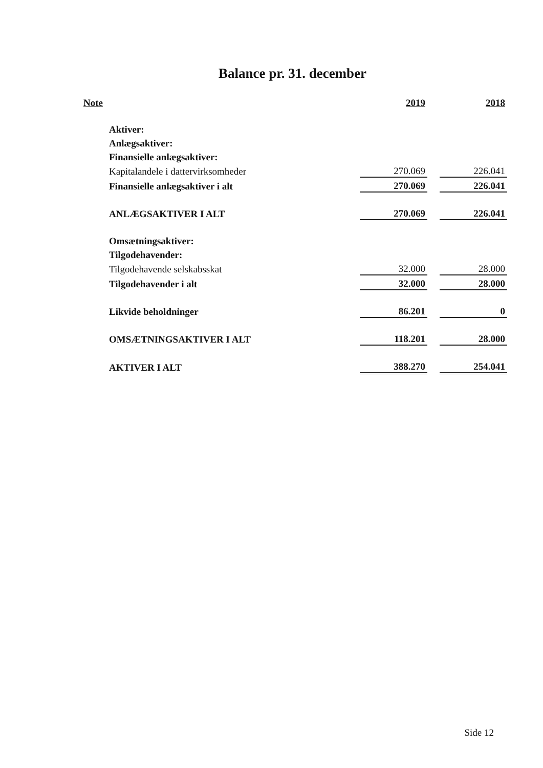Balance pr. 31. december
| Note | | 2019 | | 2018 |
| --- | --- | --- | --- | --- |
| | Aktiver: | | | |
| | Anlægsaktiver: | | | |
| | Finansielle anlægsaktiver: | | | |
| | Kapitalandele i dattervirksomheder | 270.069 | | 226.041 |
| | Finansielle anlægsaktiver i alt | 270.069 | | 226.041 |
| | ANLÆGSAKTIVER I ALT | 270.069 | | 226.041 |
| | Omsætningsaktiver: | | | |
| | Tilgodehavender: | | | |
| | Tilgodehavende selskabsskat | 32.000 | | 28.000 |
| | Tilgodehavender i alt | 32.000 | | 28.000 |
| | Likvide beholdninger | 86.201 | | 0 |
| | OMSÆTNINGSAKTIVER I ALT | 118.201 | | 28.000 |
| | AKTIVER I ALT | 388.270 | | 254.041 |
Side 12